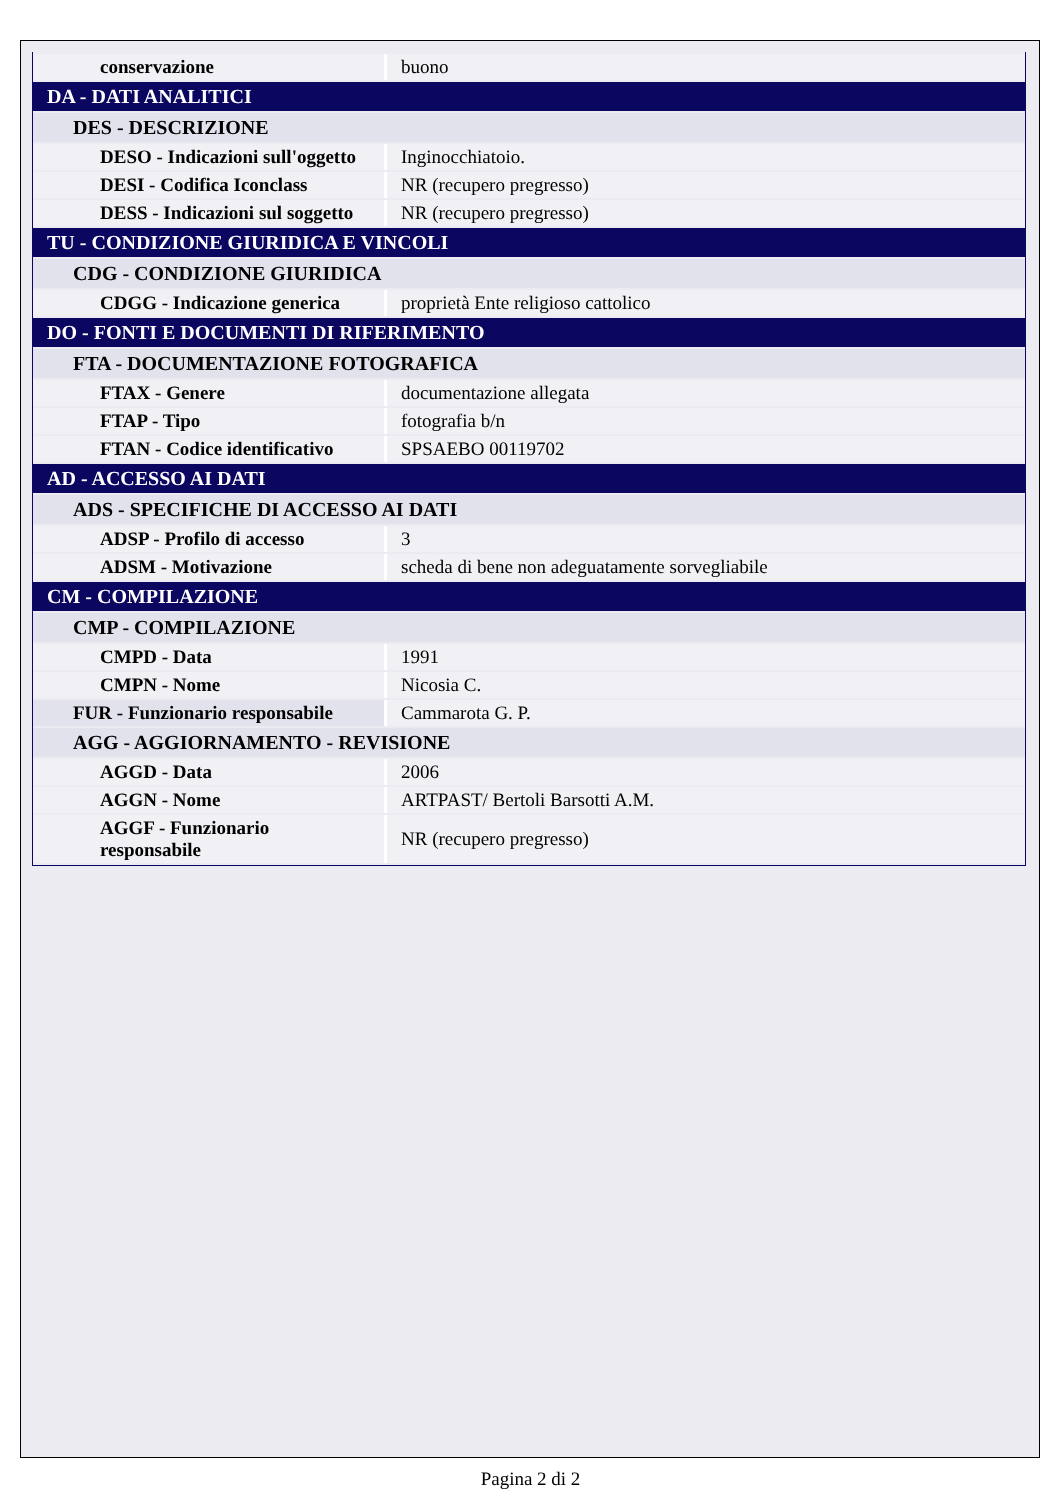| conservazione | buono |
| DA - DATI ANALITICI | |
| DES - DESCRIZIONE | |
| DESO - Indicazioni sull'oggetto | Inginocchiatoio. |
| DESI - Codifica Iconclass | NR (recupero pregresso) |
| DESS - Indicazioni sul soggetto | NR (recupero pregresso) |
| TU - CONDIZIONE GIURIDICA E VINCOLI | |
| CDG - CONDIZIONE GIURIDICA | |
| CDGG - Indicazione generica | proprietà Ente religioso cattolico |
| DO - FONTI E DOCUMENTI DI RIFERIMENTO | |
| FTA - DOCUMENTAZIONE FOTOGRAFICA | |
| FTAX - Genere | documentazione allegata |
| FTAP - Tipo | fotografia b/n |
| FTAN - Codice identificativo | SPSAEBO 00119702 |
| AD - ACCESSO AI DATI | |
| ADS - SPECIFICHE DI ACCESSO AI DATI | |
| ADSP - Profilo di accesso | 3 |
| ADSM - Motivazione | scheda di bene non adeguatamente sorvegliabile |
| CM - COMPILAZIONE | |
| CMP - COMPILAZIONE | |
| CMPD - Data | 1991 |
| CMPN - Nome | Nicosia C. |
| FUR - Funzionario responsabile | Cammarota G. P. |
| AGG - AGGIORNAMENTO - REVISIONE | |
| AGGD - Data | 2006 |
| AGGN - Nome | ARTPAST/ Bertoli Barsotti A.M. |
| AGGF - Funzionario responsabile | NR (recupero pregresso) |
Pagina 2 di 2